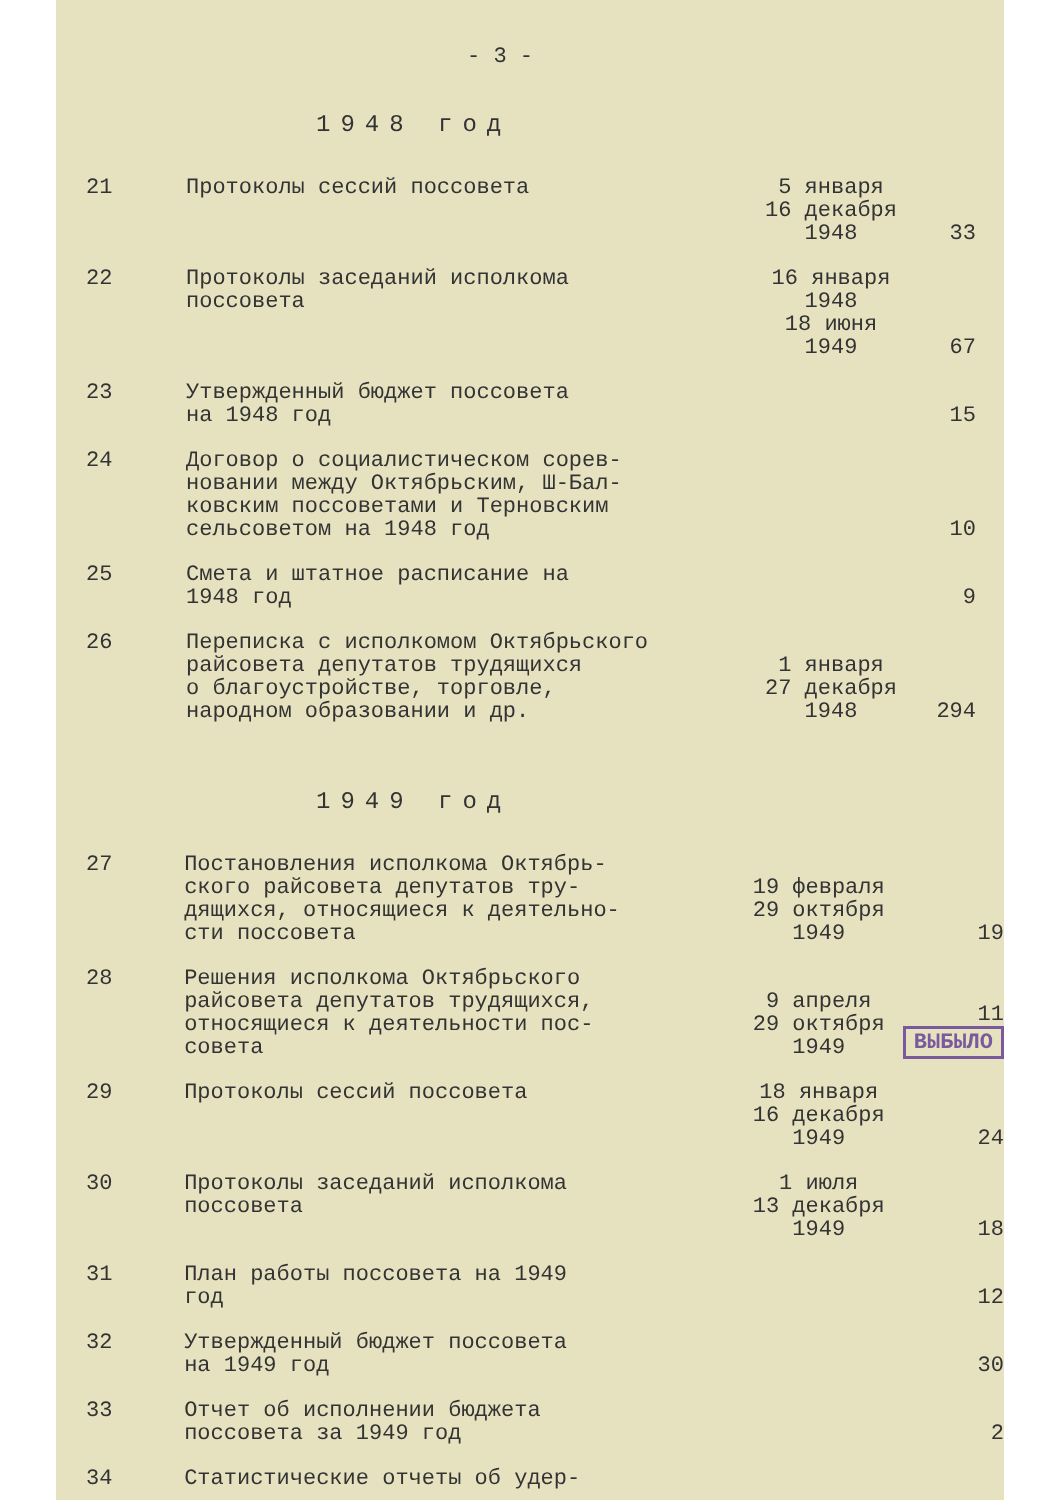- 3 -
1948 год
| 21 | Протоколы сессий поссовета | 5 января 16 декабря 1948 | 33 |
| 22 | Протоколы заседаний исполкома поссовета | 16 января 1948 18 июня 1949 | 67 |
| 23 | Утвержденный бюджет поссовета на 1948 год | | 15 |
| 24 | Договор о социалистическом сорев- новании между Октябрьским, Ш-Бал- ковским поссоветами и Терновским сельсоветом на 1948 год | | 10 |
| 25 | Смета и штатное расписание на 1948 год | | 9 |
| 26 | Переписка с исполкомом Октябрьского райсовета депутатов трудящихся о благоустройстве, торговле, народном образовании и др. | 1 января 27 декабря 1948 | 294 |
1949 год
| 27 | Постановления исполкома Октябрь- ского райсовета депутатов тру- дящихся, относящиеся к деятельно- сти поссовета | 19 февраля 29 октября 1949 | 19 |
| 28 | Решения исполкома Октябрьского райсовета депутатов трудящихся, относящиеся к деятельности пос- совета | 9 апреля 29 октября 1949 | 11 ВЫБЫЛО |
| 29 | Протоколы сессий поссовета | 18 января 16 декабря 1949 | 24 |
| 30 | Протоколы заседаний исполкома поссовета | 1 июля 13 декабря 1949 | 18 |
| 31 | План работы поссовета на 1949 год | | 12 |
| 32 | Утвержденный бюджет поссовета на 1949 год | | 30 |
| 33 | Отчет об исполнении бюджета поссовета за 1949 год | | 2 |
| 34 | Статистические отчеты об удер- | | |